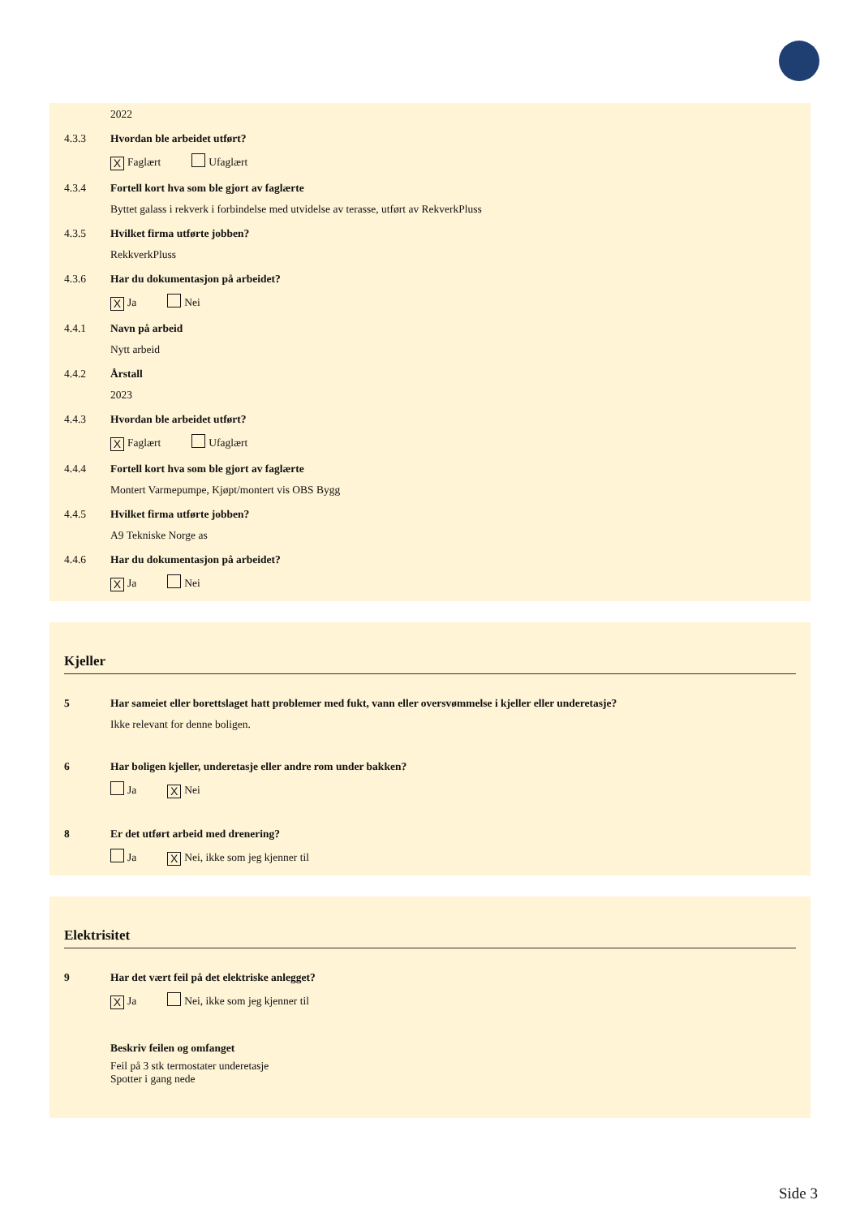2022
4.3.3 Hvordan ble arbeidet utført?
X Faglært Ufaglært
4.3.4 Fortell kort hva som ble gjort av faglærte
Byttet galass i rekverk i forbindelse med utvidelse av terasse, utført av RekverkPluss
4.3.5 Hvilket firma utførte jobben?
RekkverkPluss
4.3.6 Har du dokumentasjon på arbeidet?
X Ja Nei
4.4.1 Navn på arbeid
Nytt arbeid
4.4.2 Årstall
2023
4.4.3 Hvordan ble arbeidet utført?
X Faglært Ufaglært
4.4.4 Fortell kort hva som ble gjort av faglærte
Montert Varmepumpe, Kjøpt/montert vis OBS Bygg
4.4.5 Hvilket firma utførte jobben?
A9 Tekniske Norge as
4.4.6 Har du dokumentasjon på arbeidet?
X Ja Nei
Kjeller
5 Har sameiet eller borettslaget hatt problemer med fukt, vann eller oversvømmelse i kjeller eller underetasje?
Ikke relevant for denne boligen.
6 Har boligen kjeller, underetasje eller andre rom under bakken?
Ja X Nei
8 Er det utført arbeid med drenering?
Ja X Nei, ikke som jeg kjenner til
Elektrisitet
9 Har det vært feil på det elektriske anlegget?
X Ja Nei, ikke som jeg kjenner til
Beskriv feilen og omfanget
Feil på 3 stk termostater underetasje
Spotter i gang nede
Side 3